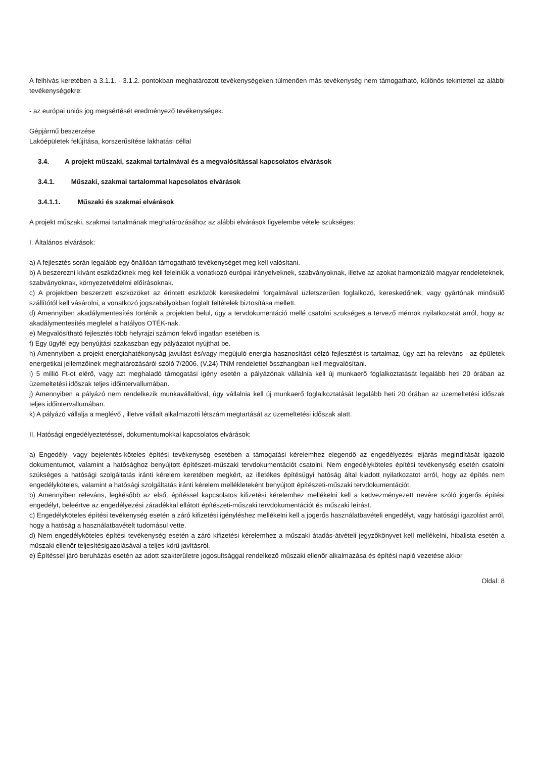A felhívás keretében a 3.1.1. - 3.1.2. pontokban meghatározott tevékenységeken túlmenően más tevékenység nem támogatható, különös tekintettel az alábbi tevékenységekre:
- az európai uniós jog megsértését eredményező tevékenységek.
Gépjármű beszerzése
Lakóépületek felújítása, korszerűsítése lakhatási céllal
3.4. A projekt műszaki, szakmai tartalmával és a megvalósítással kapcsolatos elvárások
3.4.1. Műszaki, szakmai tartalommal kapcsolatos elvárások
3.4.1.1. Műszaki és szakmai elvárások
A projekt műszaki, szakmai tartalmának meghatározásához az alábbi elvárások figyelembe vétele szükséges:
I. Általános elvárások:
a) A fejlesztés során legalább egy önállóan támogatható tevékenységet meg kell valósítani.
b) A beszerezni kívánt eszközöknek meg kell felelniük a vonatkozó európai irányelveknek, szabványoknak, illetve az azokat harmonizáló magyar rendeleteknek, szabványoknak, környezetvédelmi előírásoknak.
c) A projektben beszerzett eszközöket az érintett eszközök kereskedelmi forgalmával üzletszerűen foglalkozó, kereskedőnek, vagy gyártónak minősülő szállítótól kell vásárolni, a vonatkozó jogszabályokban foglalt feltételek biztosítása mellett.
d) Amennyiben akadálymentesítés történik a projekten belül, úgy a tervdokumentáció mellé csatolni szükséges a tervező mérnök nyilatkozatát arról, hogy az akadálymentesítés megfelel a hatályos OTÉK-nak.
e) Megvalósítható fejlesztés több helyrajzi számon fekvő ingatlan esetében is.
f) Egy ügyfél egy benyújtási szakaszban egy pályázatot nyújthat be.
h) Amennyiben a projekt energiahatékonyság javulást és/vagy megújuló energia hasznosítást célzó fejlesztést is tartalmaz, úgy azt ha releváns - az épületek energetikai jellemzőinek meghatározásáról szóló 7/2006. (V.24) TNM rendelettel összhangban kell megvalósítani.
i) 5 millió Ft-ot elérő, vagy azt meghaladó támogatási igény esetén a pályázónak vállalnia kell új munkaerő foglalkoztatását legalább heti 20 órában az üzemeltetési időszak teljes időintervallumában.
j) Amennyiben a pályázó nem rendelkezik munkavállalóval, úgy vállalnia kell új munkaerő foglalkoztatását legalább heti 20 órában az üzemeltetési időszak teljes időintervallumában.
k) A pályázó vállalja a meglévő , illetve vállalt alkalmazotti létszám megtartását az üzemeltetési időszak alatt.
II. Hatósági engedélyeztetéssel, dokumentumokkal kapcsolatos elvárások:
a) Engedély- vagy bejelentés-köteles építési tevékenység esetében a támogatási kérelemhez elegendő az engedélyezési eljárás megindítását igazoló dokumentumot, valamint a hatósághoz benyújtott építészeti-műszaki tervdokumentációt csatolni. Nem engedélyköteles építési tevékenység esetén csatolni szükséges a hatósági szolgáltatás iránti kérelem keretében megkért, az illetékes építésügyi hatóság által kiadott nyilatkozatot arról, hogy az építés nem engedélyköteles, valamint a hatósági szolgáltatás iránti kérelem mellékleteként benyújtott építészeti-műszaki tervdokumentációt.
b) Amennyiben releváns, legkésőbb az első, építéssel kapcsolatos kifizetési kérelemhez mellékelni kell a kedvezményezett nevére szóló jogerős építési engedélyt, beleértve az engedélyezési záradékkal ellátott építészeti-műszaki tervdokumentációt és műszaki leírást.
c) Engedélyköteles építési tevékenység esetén a záró kifizetési igényléshez mellékelni kell a jogerős használatbavételi engedélyt, vagy hatósági igazolást arról, hogy a hatóság a használatbavételt tudomásul vette.
d) Nem engedélyköteles építési tevékenység esetén a záró kifizetési kérelemhez a műszaki átadás-átvételi jegyzőkönyvet kell mellékelni, hibalista esetén a műszaki ellenőr teljesítésigazolásával a teljes körű javításról.
e) Építéssel járó beruházás esetén az adott szakterületre jogosultsággal rendelkező műszaki ellenőr alkalmazása és építési napló vezetése akkor
Oldal: 8